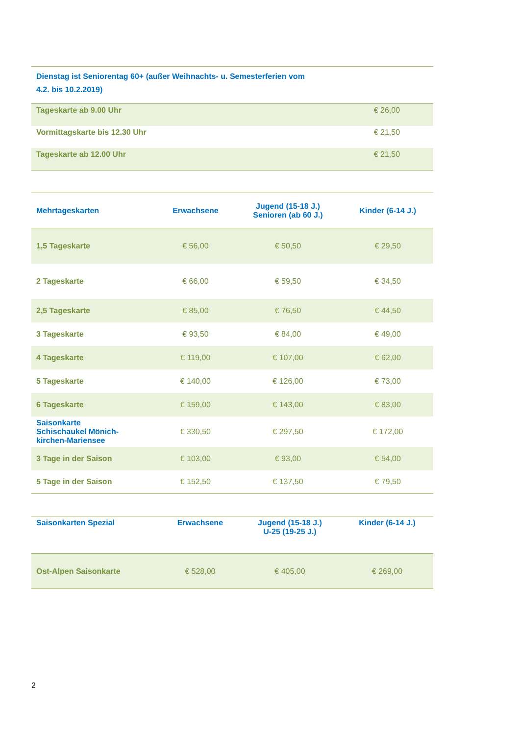| Dienstag ist Seniorentag 60+ (außer Weihnachts- u. Semesterferien vom 4.2. bis 10.2.2019) | |
| --- | --- |
| Tageskarte ab 9.00 Uhr | € 26,00 |
| Vormittagskarte bis 12.30 Uhr | € 21,50 |
| Tageskarte ab 12.00 Uhr | € 21,50 |
| Mehrtageskarten | Erwachsene | Jugend (15-18 J.) Senioren (ab 60 J.) | Kinder (6-14 J.) |
| --- | --- | --- | --- |
| 1,5 Tageskarte | € 56,00 | € 50,50 | € 29,50 |
| 2 Tageskarte | € 66,00 | € 59,50 | € 34,50 |
| 2,5 Tageskarte | € 85,00 | € 76,50 | € 44,50 |
| 3 Tageskarte | € 93,50 | € 84,00 | € 49,00 |
| 4 Tageskarte | € 119,00 | € 107,00 | € 62,00 |
| 5 Tageskarte | € 140,00 | € 126,00 | € 73,00 |
| 6 Tageskarte | € 159,00 | € 143,00 | € 83,00 |
| Saisonkarte Schischaukel Mönich- kirchen-Mariensee | € 330,50 | € 297,50 | € 172,00 |
| 3 Tage in der Saison | € 103,00 | € 93,00 | € 54,00 |
| 5 Tage in der Saison | € 152,50 | € 137,50 | € 79,50 |
| Saisonkarten Spezial | Erwachsene | Jugend (15-18 J.) U-25 (19-25 J.) | Kinder (6-14 J.) |
| --- | --- | --- | --- |
| Ost-Alpen Saisonkarte | € 528,00 | € 405,00 | € 269,00 |
2